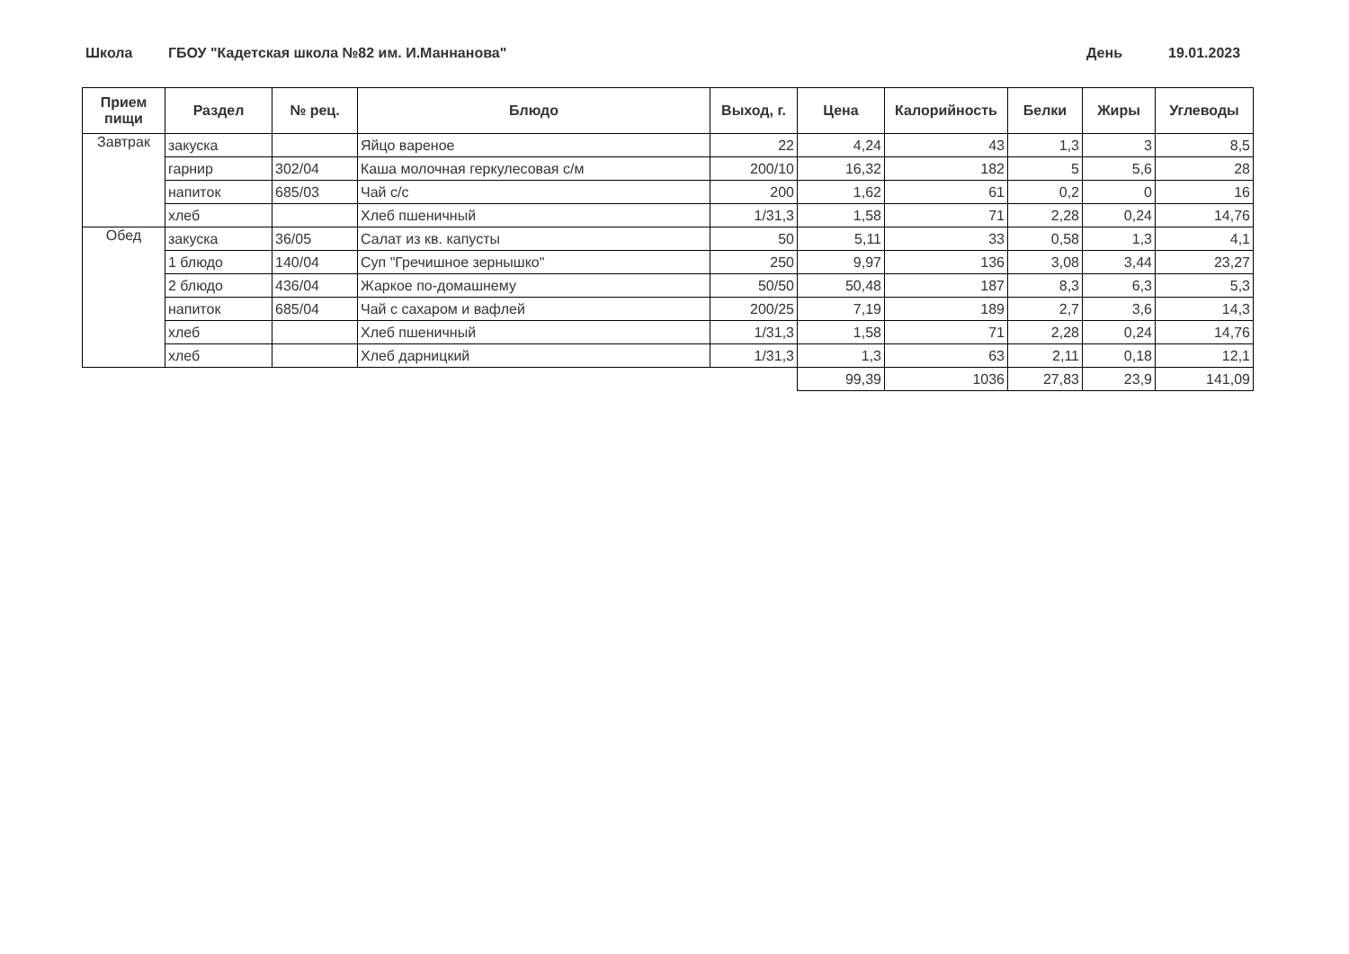Школа ГБОУ "Кадетская школа №82 им. И.Маннанова" День 19.01.2023
| Прием пищи | Раздел | № рец. | Блюдо | Выход, г. | Цена | Калорийность | Белки | Жиры | Углеводы |
| --- | --- | --- | --- | --- | --- | --- | --- | --- | --- |
| Завтрак | закуска | | Яйцо вареное | 22 | 4,24 | 43 | 1,3 | 3 | 8,5 |
| | гарнир | 302/04 | Каша молочная геркулесовая с/м | 200/10 | 16,32 | 182 | 5 | 5,6 | 28 |
| | напиток | 685/03 | Чай с/с | 200 | 1,62 | 61 | 0,2 | 0 | 16 |
| | хлеб | | Хлеб пшеничный | 1/31,3 | 1,58 | 71 | 2,28 | 0,24 | 14,76 |
| Обед | закуска | 36/05 | Салат из кв. капусты | 50 | 5,11 | 33 | 0,58 | 1,3 | 4,1 |
| | 1 блюдо | 140/04 | Суп "Гречишное зернышко" | 250 | 9,97 | 136 | 3,08 | 3,44 | 23,27 |
| | 2 блюдо | 436/04 | Жаркое по-домашнему | 50/50 | 50,48 | 187 | 8,3 | 6,3 | 5,3 |
| | напиток | 685/04 | Чай с сахаром и вафлей | 200/25 | 7,19 | 189 | 2,7 | 3,6 | 14,3 |
| | хлеб | | Хлеб пшеничный | 1/31,3 | 1,58 | 71 | 2,28 | 0,24 | 14,76 |
| | хлеб | | Хлеб дарницкий | 1/31,3 | 1,3 | 63 | 2,11 | 0,18 | 12,1 |
| | | | | | 99,39 | 1036 | 27,83 | 23,9 | 141,09 |